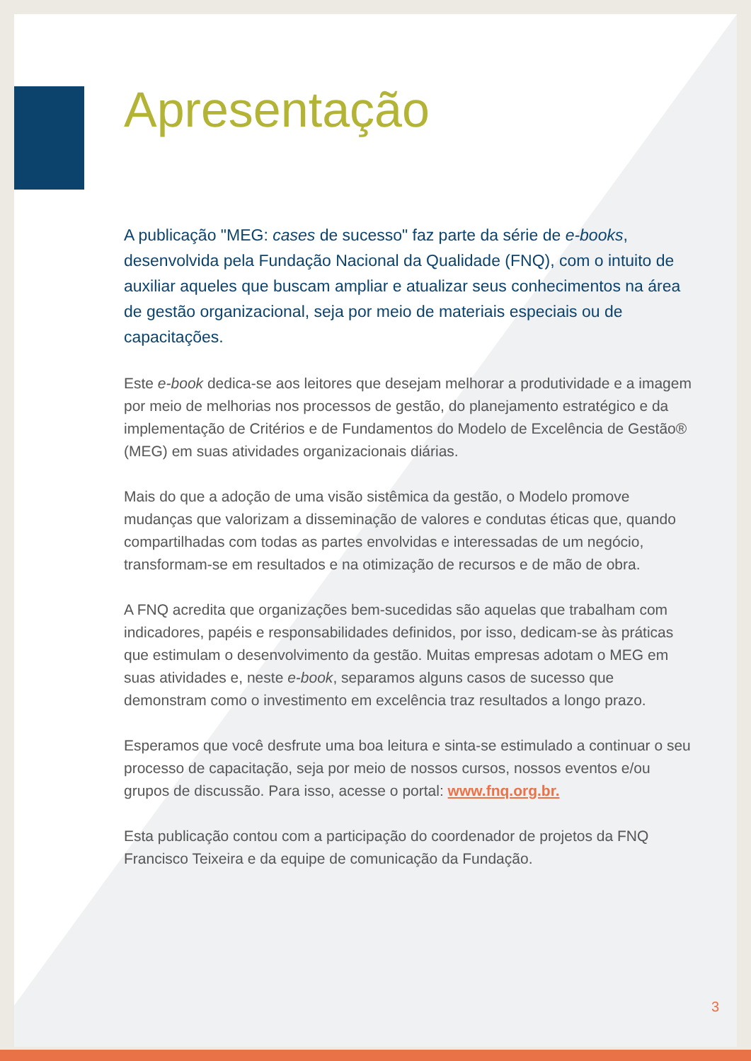Apresentação
A publicação "MEG: cases de sucesso" faz parte da série de e-books, desenvolvida pela Fundação Nacional da Qualidade (FNQ), com o intuito de auxiliar aqueles que buscam ampliar e atualizar seus conhecimentos na área de gestão organizacional, seja por meio de materiais especiais ou de capacitações.
Este e-book dedica-se aos leitores que desejam melhorar a produtividade e a imagem por meio de melhorias nos processos de gestão, do planejamento estratégico e da implementação de Critérios e de Fundamentos do Modelo de Excelência de Gestão® (MEG) em suas atividades organizacionais diárias.
Mais do que a adoção de uma visão sistêmica da gestão, o Modelo promove mudanças que valorizam a disseminação de valores e condutas éticas que, quando compartilhadas com todas as partes envolvidas e interessadas de um negócio, transformam-se em resultados e na otimização de recursos e de mão de obra.
A FNQ acredita que organizações bem-sucedidas são aquelas que trabalham com indicadores, papéis e responsabilidades definidos, por isso, dedicam-se às práticas que estimulam o desenvolvimento da gestão. Muitas empresas adotam o MEG em suas atividades e, neste e-book, separamos alguns casos de sucesso que demonstram como o investimento em excelência traz resultados a longo prazo.
Esperamos que você desfrute uma boa leitura e sinta-se estimulado a continuar o seu processo de capacitação, seja por meio de nossos cursos, nossos eventos e/ou grupos de discussão. Para isso, acesse o portal: www.fnq.org.br.
Esta publicação contou com a participação do coordenador de projetos da FNQ Francisco Teixeira e da equipe de comunicação da Fundação.
3